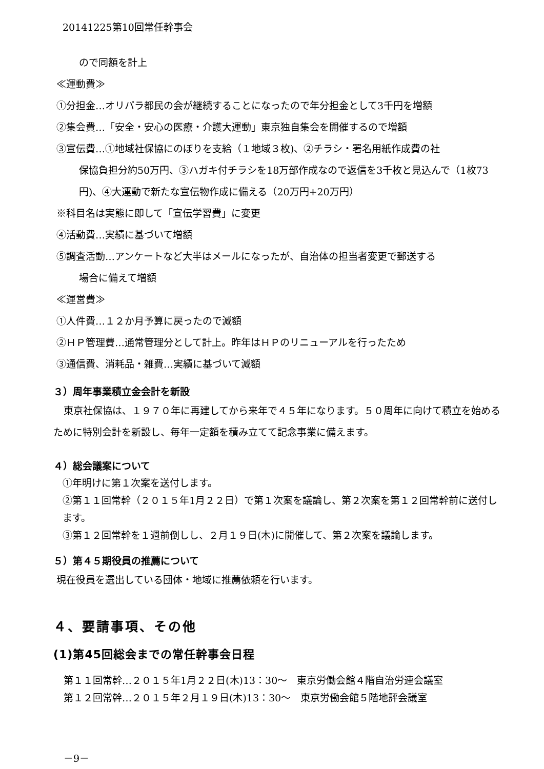20141225第10回常任幹事会
ので同額を計上
≪運動費≫
①分担金…オリパラ都民の会が継続することになったので年分担金として3千円を増額
②集会費…「安全・安心の医療・介護大運動」東京独自集会を開催するので増額
③宣伝費…①地域社保協にのぼりを支給（１地域３枚)、②チラシ・署名用紙作成費の社
保協負担分約50万円、③ハガキ付チラシを18万部作成なので返信を3千枚と見込んで（1枚73円)、④大運動で新たな宣伝物作成に備える（20万円+20万円）
※科目名は実態に即して「宣伝学習費」に変更
④活動費…実績に基づいて増額
⑤調査活動…アンケートなど大半はメールになったが、自治体の担当者変更で郵送する
場合に備えて増額
≪運営費≫
①人件費…１２か月予算に戻ったので減額
②ＨＰ管理費…通常管理分として計上。昨年はＨＰのリニューアルを行ったため
③通信費、消耗品・雑費…実績に基づいて減額
３）周年事業積立金会計を新設
東京社保協は、１９７０年に再建してから来年で４５年になります。５０周年に向けて積立を始めるために特別会計を新設し、毎年一定額を積み立てて記念事業に備えます。
４）総会議案について
①年明けに第１次案を送付します。
②第１１回常幹（２０１５年1月２２日）で第１次案を議論し、第２次案を第１２回常幹前に送付します。
③第１２回常幹を１週前倒しし、２月１９日(木)に開催して、第２次案を議論します。
５）第４５期役員の推薦について
現在役員を選出している団体・地域に推薦依頼を行います。
４、要請事項、その他
(1)第45回総会までの常任幹事会日程
第１１回常幹…２０１５年1月２２日(木)13：30～　東京労働会館４階自治労連会議室
第１２回常幹…２０１５年２月１９日(木)13：30～　東京労働会館５階地評会議室
－9－